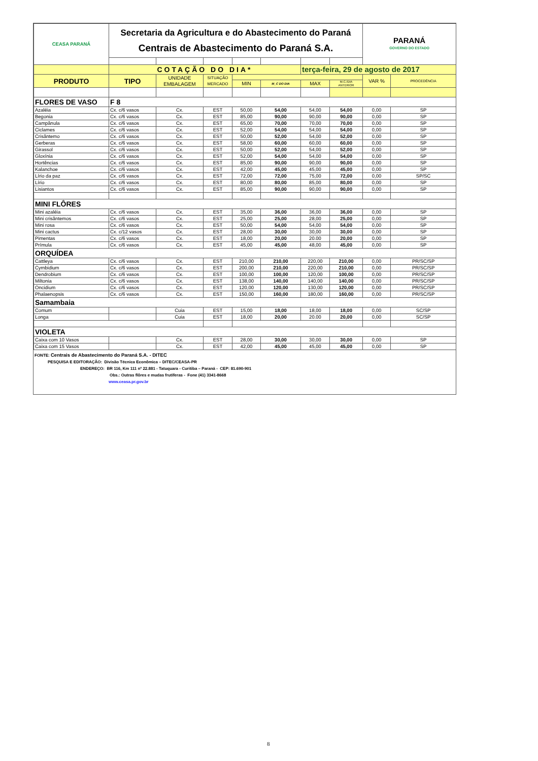| CEASA PARANÁ | Secretaria da Agricultura e do Abastecimento do Paraná Centrais de Abastecimento do Paraná S.A. | | | | | | | PARANÁ GOVERNO DO ESTADO | |
| | COTAÇÃO DO DIA* | | | | | terça-feira, 29 de agosto de 2017 | | | |
| PRODUTO | TIPO | UNIDADE EMBALAGEM | SITUAÇÃO MERCADO | | | | | VAR % | PROCEDÊNCIA |
| | | | | MIN | M_C DO DIA | MAX | M.C./DIA ANTERIOR | | |
| FLORES DE VASO | F 8 | | | | | | | | |
| Azaléia | Cx. c/6 vasos | Cx. | EST | 50,00 | 54,00 | 54,00 | 54,00 | 0,00 | SP |
| Begonia | Cx. c/6 vasos | Cx. | EST | 85,00 | 90,00 | 90,00 | 90,00 | 0,00 | SP |
| Campânula | Cx. c/6 vasos | Cx. | EST | 65,00 | 70,00 | 70,00 | 70,00 | 0,00 | SP |
| Ciclames | Cx. c/6 vasos | Cx. | EST | 52,00 | 54,00 | 54,00 | 54,00 | 0,00 | SP |
| Crisântemo | Cx. c/6 vasos | Cx. | EST | 50,00 | 52,00 | 54,00 | 52,00 | 0,00 | SP |
| Gerberas | Cx. c/6 vasos | Cx. | EST | 58,00 | 60,00 | 60,00 | 60,00 | 0,00 | SP |
| Girassol | Cx. c/6 vasos | Cx. | EST | 50,00 | 52,00 | 54,00 | 52,00 | 0,00 | SP |
| Gloxínia | Cx. c/6 vasos | Cx. | EST | 52,00 | 54,00 | 54,00 | 54,00 | 0,00 | SP |
| Hortências | Cx. c/6 vasos | Cx. | EST | 85,00 | 90,00 | 90,00 | 90,00 | 0,00 | SP |
| Kalanchoe | Cx. c/6 vasos | Cx. | EST | 42,00 | 45,00 | 45,00 | 45,00 | 0,00 | SP |
| Lírio da paz | Cx. c/6 vasos | Cx. | EST | 72,00 | 72,00 | 75,00 | 72,00 | 0,00 | SP/SC |
| Lírio | Cx. c/6 vasos | Cx. | EST | 80,00 | 80,00 | 85,00 | 80,00 | 0,00 | SP |
| Lisiantos | Cx. c/6 vasos | Cx. | EST | 85,00 | 90,00 | 90,00 | 90,00 | 0,00 | SP |
| MINI FLÔRES | | | | | | | | | |
| Mini azaléia | Cx. c/6 vasos | Cx. | EST | 35,00 | 36,00 | 36,00 | 36,00 | 0,00 | SP |
| Mini crisântemos | Cx. c/6 vasos | Cx. | EST | 25,00 | 25,00 | 28,00 | 25,00 | 0,00 | SP |
| Mini rosa | Cx. c/6 vasos | Cx. | EST | 50,00 | 54,00 | 54,00 | 54,00 | 0,00 | SP |
| Mini cactus | Cx. c/12 vasos | Cx. | EST | 28,00 | 30,00 | 30,00 | 30,00 | 0,00 | SP |
| Pimentas | Cx. c/6 vasos | Cx. | EST | 18,00 | 20,00 | 20.00 | 20,00 | 0,00 | SP |
| Prímula | Cx. c/6 vasos | Cx. | EST | 45,00 | 45,00 | 48,00 | 45,00 | 0,00 | SP |
| ORQUÍDEA | | | | | | | | | |
| Cattleya | Cx. c/6 vasos | Cx. | EST | 210,00 | 210,00 | 220,00 | 210,00 | 0,00 | PR/SC/SP |
| Cymbidium | Cx. c/6 vasos | Cx. | EST | 200,00 | 210,00 | 220,00 | 210,00 | 0,00 | PR/SC/SP |
| Dendrobium | Cx. c/6 vasos | Cx. | EST | 100,00 | 100,00 | 120,00 | 100,00 | 0,00 | PR/SC/SP |
| Miltonia | Cx. c/6 vasos | Cx. | EST | 138,00 | 140,00 | 140,00 | 140,00 | 0,00 | PR/SC/SP |
| Oncidium | Cx. c/6 vasos | Cx. | EST | 120,00 | 120,00 | 130,00 | 120,00 | 0,00 | PR/SC/SP |
| Phalaenopsis | Cx. c/6 vasos | Cx. | EST | 150,00 | 160,00 | 180,00 | 160,00 | 0,00 | PR/SC/SP |
| Samambaia | | | | | | | | | |
| Comum | | Cuia | EST | 15,00 | 18,00 | 18,00 | 18,00 | 0,00 | SC/SP |
| Longa | | Cuia | EST | 18,00 | 20,00 | 20.00 | 20,00 | 0,00 | SC/SP |
| VIOLETA | | | | | | | | | |
| Caixa com 10 Vasos | | Cx. | EST | 28,00 | 30,00 | 30,00 | 30,00 | 0,00 | SP |
| Caixa com 15 Vasos | | Cx. | EST | 42,00 | 45,00 | 45,00 | 45,00 | 0,00 | SP |
FONTE: Centrais de Abastecimento do Paraná S.A. - DITEC
PESQUISA E EDITORAÇÃO: Divisão Técnica Econômica – DITEC/CEASA-PR
ENDEREÇO: BR 116, Km 111 nº 22.881 - Tatuquara - Curitiba – Paraná - CEP: 81.690-901
Obs.: Outras flôres e mudas frutíferas - Fone (41) 3341-8668
www.ceasa.pr.gov.br
8